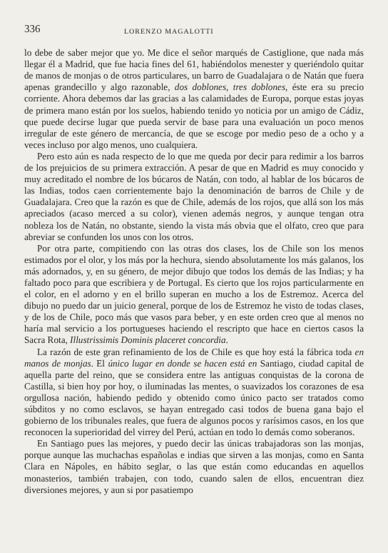336 LORENZO MAGALOTTI
lo debe de saber mejor que yo. Me dice el señor marqués de Castiglione, que nada más llegar él a Madrid, que fue hacia fines del 61, habiéndolos menester y queriéndolo quitar de manos de monjas o de otros particulares, un barro de Guadalajara o de Natán que fuera apenas grandecillo y algo razonable, dos doblones, tres doblones, éste era su precio corriente. Ahora debemos dar las gracias a las calamidades de Europa, porque estas joyas de primera mano están por los suelos, habiendo tenido yo noticia por un amigo de Cádiz, que puede decirse lugar que pueda servir de base para una evaluación un poco menos irregular de este género de mercancía, de que se escoge por medio peso de a ocho y a veces incluso por algo menos, uno cualquiera.
Pero esto aún es nada respecto de lo que me queda por decir para redimir a los barros de los prejuicios de su primera extracción. A pesar de que en Madrid es muy conocido y muy acreditado el nombre de los búcaros de Natán, con todo, al hablar de los búcaros de las Indias, todos caen corrientemente bajo la denominación de barros de Chile y de Guadalajara. Creo que la razón es que de Chile, además de los rojos, que allá son los más apreciados (acaso merced a su color), vienen además negros, y aunque tengan otra nobleza los de Natán, no obstante, siendo la vista más obvia que el olfato, creo que para abreviar se confunden los unos con los otros.
Por otra parte, compitiendo con las otras dos clases, los de Chile son los menos estimados por el olor, y los más por la hechura, siendo absolutamente los más galanos, los más adornados, y, en su género, de mejor dibujo que todos los demás de las Indias; y ha faltado poco para que escribiera y de Portugal. Es cierto que los rojos particularmente en el color, en el adorno y en el brillo superan en mucho a los de Estremoz. Acerca del dibujo no puedo dar un juicio general, porque de los de Estremoz he visto de todas clases, y de los de Chile, poco más que vasos para beber, y en este orden creo que al menos no haría mal servicio a los portugueses haciendo el rescripto que hace en ciertos casos la Sacra Rota, Illustrissimis Dominis placeret concordia.
La razón de este gran refinamiento de los de Chile es que hoy está la fábrica toda en manos de monjas. El único lugar en donde se hacen está en Santiago, ciudad capital de aquella parte del reino, que se considera entre las antiguas conquistas de la corona de Castilla, si bien hoy por hoy, o iluminadas las mentes, o suavizados los corazones de esa orgullosa nación, habiendo pedido y obtenido como único pacto ser tratados como súbditos y no como esclavos, se hayan entregado casi todos de buena gana bajo el gobierno de los tribunales reales, que fuera de algunos pocos y rarísimos casos, en los que reconocen la superioridad del virrey del Perú, actúan en todo lo demás como soberanos.
En Santiago pues las mejores, y puedo decir las únicas trabajadoras son las monjas, porque aunque las muchachas españolas e indias que sirven a las monjas, como en Santa Clara en Nápoles, en hábito seglar, o las que están como educandas en aquellos monasterios, también trabajen, con todo, cuando salen de ellos, encuentran diez diversiones mejores, y aun si por pasatiempo